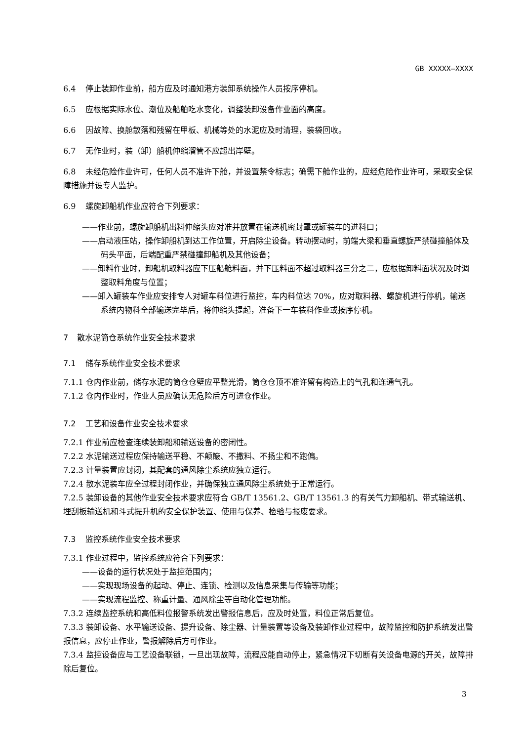GB XXXXX—XXXX
6.4 停止装卸作业前，船方应及时通知港方装卸系统操作人员按序停机。
6.5 应根据实际水位、潮位及船舶吃水变化，调整装卸设备作业面的高度。
6.6 因故障、换舱散落和残留在甲板、机械等处的水泥应及时清理，装袋回收。
6.7 无作业时，装（卸）船机伸缩溜管不应超出岸壁。
6.8 未经危险作业许可，任何人员不准许下舱，并设置禁令标志；确需下舱作业的，应经危险作业许可，采取安全保障措施并设专人监护。
6.9 螺旋卸船机作业应符合下列要求：
——作业前，螺旋卸船机出料伸缩头应对准并放置在输送机密封罩或罐装车的进料口；
——启动液压站，操作卸船机到达工作位置，开启除尘设备。转动摆动时，前端大梁和垂直螺旋严禁碰撞船体及码头平面，后端配重严禁碰撞卸船机及其他设备；
——卸料作业时，卸船机取料器应下压船舱料面，并下压料面不超过取料器三分之二，应根据卸料面状况及时调整取料角度与位置；
——卸入罐装车作业应安排专人对罐车料位进行监控，车内料位达 70%，应对取料器、螺旋机进行停机，输送系统内物料全部输送完毕后，将伸缩头提起，准备下一车装料作业或按序停机。
7 散水泥筒仓系统作业安全技术要求
7.1 储存系统作业安全技术要求
7.1.1 仓内作业前，储存水泥的筒仓仓壁应平整光滑，筒仓仓顶不准许留有构造上的气孔和连通气孔。
7.1.2 仓内作业时，作业人员应确认无危险后方可进仓作业。
7.2 工艺和设备作业安全技术要求
7.2.1 作业前应检查连续装卸船和输送设备的密闭性。
7.2.2 水泥输送过程应保持输送平稳、不颠簸、不撒料、不扬尘和不跑偏。
7.2.3 计量装置应封闭，其配套的通风除尘系统应独立运行。
7.2.4 散水泥装车应全过程封闭作业，并确保独立通风除尘系统处于正常运行。
7.2.5 装卸设备的其他作业安全技术要求应符合 GB/T 13561.2、GB/T 13561.3 的有关气力卸船机、带式输送机、埋刮板输送机和斗式提升机的安全保护装置、使用与保养、检验与报废要求。
7.3 监控系统作业安全技术要求
7.3.1 作业过程中，监控系统应符合下列要求：
——设备的运行状况处于监控范围内；
——实现现场设备的起动、停止、连锁、检测以及信息采集与传输等功能；
——实现流程监控、称重计量、通风除尘等自动化管理功能。
7.3.2 连续监控系统和高低料位报警系统发出警报信息后，应及时处置，料位正常后复位。
7.3.3 装卸设备、水平输送设备、提升设备、除尘器、计量装置等设备及装卸作业过程中，故障监控和防护系统发出警报信息，应停止作业，警报解除后方可作业。
7.3.4 监控设备应与工艺设备联锁，一旦出现故障，流程应能自动停止，紧急情况下切断有关设备电源的开关，故障排除后复位。
3